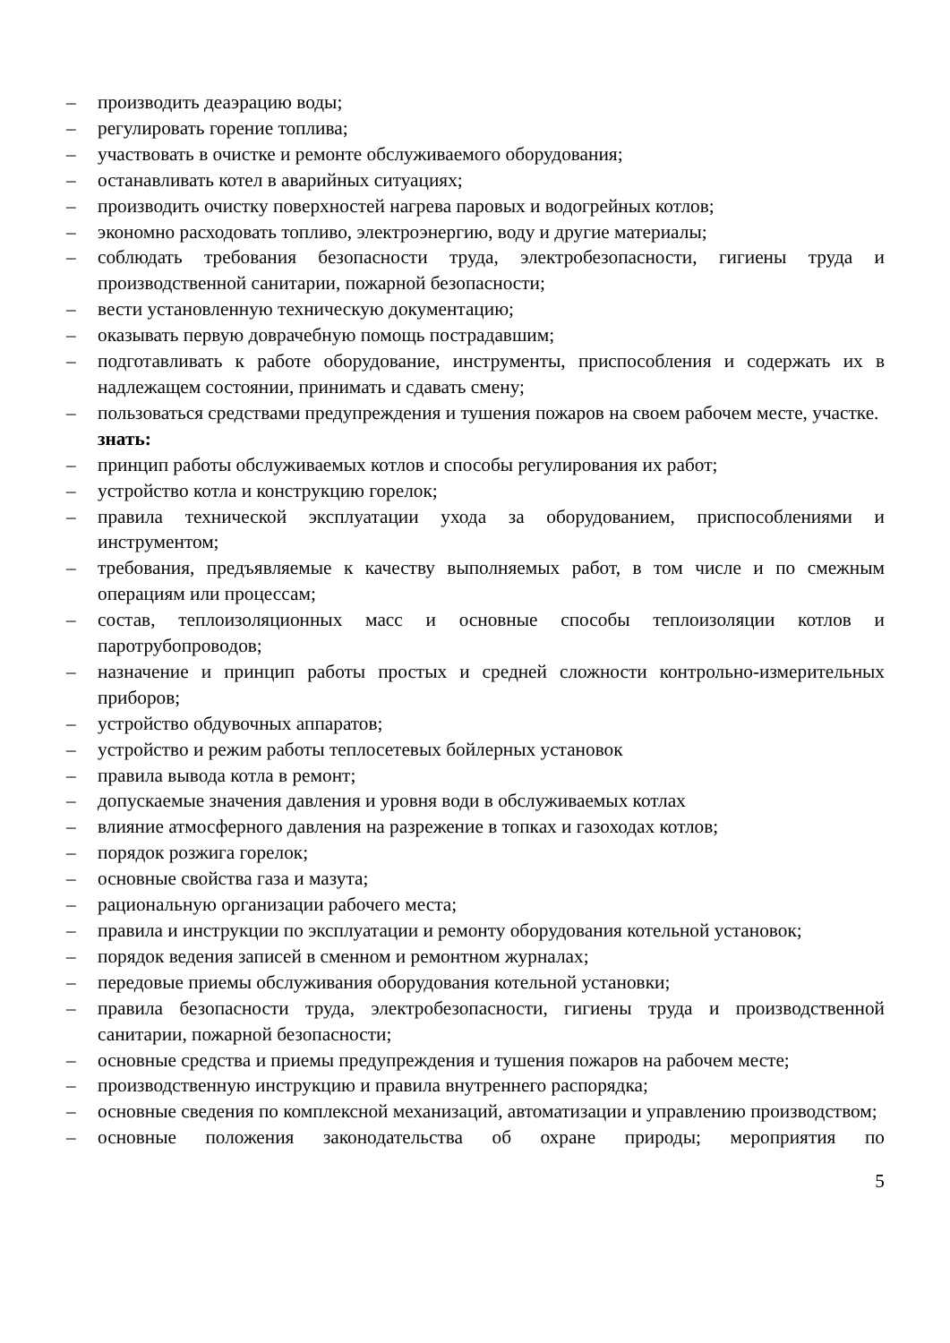– производить деаэрацию воды;
– регулировать горение топлива;
– участвовать в очистке и ремонте обслуживаемого оборудования;
– останавливать котел в аварийных ситуациях;
– производить очистку поверхностей нагрева паровых и водогрейных котлов;
– экономно расходовать топливо, электроэнергию, воду и другие материалы;
– соблюдать требования безопасности труда, электробезопасности, гигиены труда и производственной санитарии, пожарной безопасности;
– вести установленную техническую документацию;
– оказывать первую доврачебную помощь пострадавшим;
– подготавливать к работе оборудование, инструменты, приспособления и содержать их в надлежащем состоянии, принимать и сдавать смену;
– пользоваться средствами предупреждения и тушения пожаров на своем рабочем месте, участке.
знать:
– принцип работы обслуживаемых котлов и способы регулирования их работ;
– устройство котла и конструкцию горелок;
– правила технической эксплуатации ухода за оборудованием, приспособлениями и инструментом;
– требования, предъявляемые к качеству выполняемых работ, в том числе и по смежным операциям или процессам;
– состав, теплоизоляционных масс и основные способы теплоизоляции котлов и паротрубопроводов;
– назначение и принцип работы простых и средней сложности контрольно-измерительных приборов;
– устройство обдувочных аппаратов;
– устройство и режим работы теплосетевых бойлерных установок
– правила вывода котла в ремонт;
– допускаемые значения давления и уровня води в обслуживаемых котлах
– влияние атмосферного давления на разрежение в топках и газоходах котлов;
– порядок розжига горелок;
– основные свойства газа и мазута;
– рациональную организации рабочего места;
– правила и инструкции по эксплуатации и ремонту оборудования котельной установок;
– порядок ведения записей в сменном и ремонтном журналах;
– передовые приемы обслуживания оборудования котельной установки;
– правила безопасности труда, электробезопасности, гигиены труда и производственной санитарии, пожарной безопасности;
– основные средства и приемы предупреждения и тушения пожаров на рабочем месте;
– производственную инструкцию и правила внутреннего распорядка;
– основные сведения по комплексной механизаций, автоматизации и управлению производством;
– основные положения законодательства об охране природы; мероприятия по
5